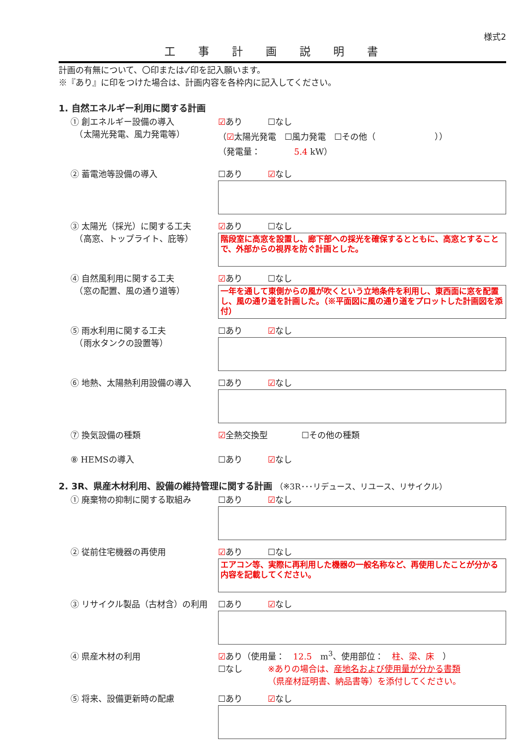様式2
工事計画説明書
計画の有無について、〇印または✓印を記入願います。
※『あり』に印をつけた場合は、計画内容を各枠内に記入してください。
1. 自然エネルギー利用に関する計画
① 創エネルギー設備の導入
　（太陽光発電、風力発電等）
☑あり ☐なし
（☑太陽光発電　☐風力発電　☐その他（　　　　　　　））
（発電量：　　　　5.4 kW）
② 蓄電池等設備の導入 ☐あり ☑なし
③ 太陽光（採光）に関する工夫
　（高窓、トップライト、庇等）
☑あり ☐なし
階段室に高窓を設置し、廊下部への採光を確保するとともに、高窓とすることで、外部からの視界を防ぐ計画とした。
④ 自然風利用に関する工夫
　（窓の配置、風の通り道等）
☑あり ☐なし
一年を通して東側からの風が吹くという立地条件を利用し、東西面に窓を配置し、風の通り道を計画した。（※平面図に風の通り道をプロットした計画図を添付）
⑤ 雨水利用に関する工夫
　（雨水タンクの設置等）
☐あり ☑なし
⑥ 地熱、太陽熱利用設備の導入 ☐あり ☑なし
⑦ 換気設備の種類 ☑全熱交換型　　　　☐その他の種類
⑧ HEMSの導入 ☐あり ☑なし
2. 3R、県産木材利用、設備の維持管理に関する計画 （※3R･･･リデュース、リユース、リサイクル）
① 廃棄物の抑制に関する取組み ☐あり ☑なし
② 従前住宅機器の再使用 ☑あり ☐なし
エアコン等、実際に再利用した機器の一般名称など、再使用したことが分かる内容を記載してください。
③ リサイクル製品（古材含）の利用 ☐あり ☑なし
④ 県産木材の利用 ☑あり（使用量：　12.5　m<sup>3</sup>、使用部位：　柱、梁、床　）
☐なし ※ありの場合は、産地名および使用量が分かる書類
（県産材証明書、納品書等）を添付してください。
⑤ 将来、設備更新時の配慮 ☐あり ☑なし